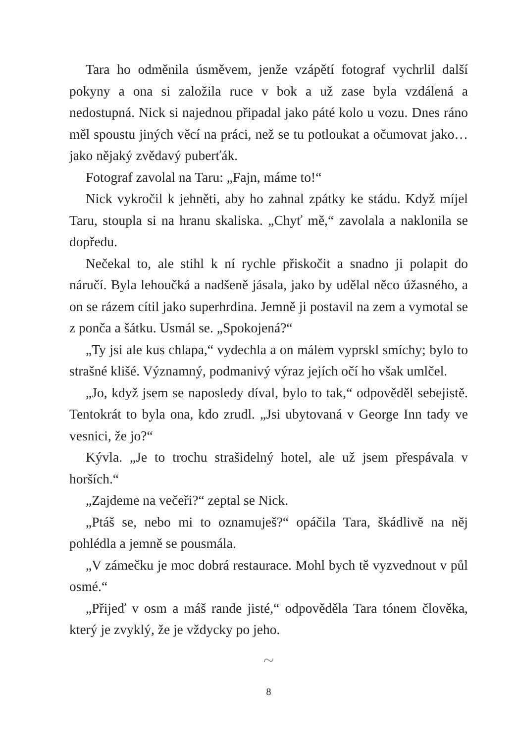Tara ho odměnila úsměvem, jenže vzápětí fotograf vychrlil další pokyny a ona si založila ruce v bok a už zase byla vzdálená a nedostupná. Nick si najednou připadal jako páté kolo u vozu. Dnes ráno měl spoustu jiných věcí na práci, než se tu potloukat a očumovat jako… jako nějaký zvědavý puberťák.
Fotograf zavolal na Taru: „Fajn, máme to!“
Nick vykročil k jehněti, aby ho zahnal zpátky ke stádu. Když míjel Taru, stoupla si na hranu skaliska. „Chyť mě,“ zavolala a naklonila se dopředu.
Nečekal to, ale stihl k ní rychle přiskočit a snadno ji polapit do náručí. Byla lehoučká a nadšeně jásala, jako by udělal něco úžasného, a on se rázem cítil jako superhrdina. Jemně ji postavil na zem a vymotal se z ponča a šátku. Usmál se. „Spokojená?“
„Ty jsi ale kus chlapa,“ vydechla a on málem vyprskl smíchy; bylo to strašné klišé. Významný, podmanivý výraz jejích očí ho však umlčel.
„Jo, když jsem se naposledy díval, bylo to tak,“ odpověděl sebejistě. Tentokrát to byla ona, kdo zrudl. „Jsi ubytovaná v George Inn tady ve vesnici, že jo?“
Kývla. „Je to trochu strašidelný hotel, ale už jsem přespávala v horších.“
„Zajdeme na večeři?“ zeptal se Nick.
„Ptáš se, nebo mi to oznamuješ?“ opáčila Tara, škádlivě na něj pohlédla a jemně se pousmála.
„V zámečku je moc dobrá restaurace. Mohl bych tě vyzvednout v půl osmé.“
„Přijeď v osm a máš rande jisté,“ odpověděla Tara tónem člověka, který je zvyklý, že je vždycky po jeho.
~
8